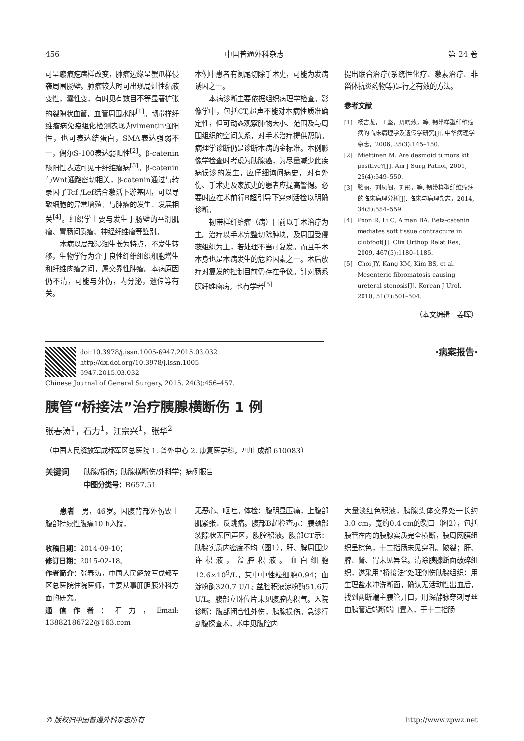456 中国普通外科杂志 第 24 卷
可呈瘢痕疙瘩样改变，肿瘤边缘呈蟹爪样侵袭周围肠壁。肿瘤较大时可出现局灶性黏液变性，囊性变，有时见有数目不等显著扩张的裂隙状血管，血管周围水肿<sup>[1]</sup>。韧带样纤维瘤病免疫组化检测表现为vimentin强阳性，也可表达结蛋白，SMA表达强弱不一，偶尔S-100表达弱阳性<sup>[2]</sup>。β-catenin核阳性表达可见于纤维瘤病<sup>[3]</sup>。β-catenin与Wnt通路密切相关，β-catenin通过与转录因子Tcf /Lef结合激活下游基因，可以导致细胞的异常增殖，与肿瘤的发生、发展相关<sup>[4]</sup>。组织学上要与发生于肠壁的平滑肌瘤、胃肠间质瘤、神经纤维瘤等鉴别。
本病以局部浸润生长为特点，不发生转移，生物学行为介于良性纤维组织细胞增生和纤维肉瘤之间，属交界性肿瘤。本病原因仍不清，可能与外伤，内分泌，遗传等有关。
本例中患者有阑尾切除手术史，可能为发病诱因之一。
本病诊断主要依据组织病理学检查。影像学中，包括CT,超声不能对本病性质准确定性，但可动态观察肿物大小、范围及与周围组织的空间关系，对手术治疗提供帮助。病理学诊断仍是诊断本病的金标准。本例影像学检查时考虑为胰腺癌，为尽量减少此疾病误诊的发生，应仔细询问病史，对有外伤、手术史及家族史的患者应提高警惕。必要时应在术前行B超引导下穿刺活检以明确诊断。
韧带样纤维瘤（病）目前以手术治疗为主。治疗以手术完整切除肿块，及周围受侵袭组织为主，若处理不当可复发。而且手术本身也是本病发生的危险因素之一。术后放疗对复发的控制目前仍存在争议。针对肠系膜纤维瘤病，也有学者<sup>[5]</sup>
提出联合治疗(系统性化疗、激素治疗、非甾体抗炎药物等)是行之有效的方法。
参考文献
[1] 杨吉龙，王坚，周晓燕，等. 韧带样型纤维瘤病的临床病理学及遗传学研究[J]. 中华病理学杂志，2006, 35(3):145–150.
[2] Miettinen M. Are desmoid tumors kit positive?[J]. Am J Surg Pathol, 2001, 25(4):549–550.
[3] 骆丽，刘凤阁，刘彤，等. 韧带样型纤维瘤病的临床病理分析[J]. 临床与病理杂志，2014, 34(5):554–559.
[4] Poon R, Li C, Alman BA. Beta-catenin mediates soft tissue contracture in clubfoot[J]. Clin Orthop Relat Res, 2009, 467(5):1180–1185.
[5] Choi JY, Kang KM, Kim BS, et al. Mesenteric fibromatosis causing ureteral stenosis[J]. Korean J Urol, 2010, 51(7):501–504.
（本文编辑　姜晖）
doi:10.3978/j.issn.1005-6947.2015.03.032
http://dx.doi.org/10.3978/j.issn.1005-6947.2015.03.032
Chinese Journal of General Surgery, 2015, 24(3):456–457.
·病案报告·
胰管“桥接法”治疗胰腺横断伤 1 例
张春涛<sup>1</sup>，石力<sup>1</sup>，江宗兴<sup>1</sup>，张华<sup>2</sup>
（中国人民解放军成都军区总医院 1. 普外中心 2. 康复医学科，四川 成都 610083）
关键词 胰腺/损伤；胰腺横断伤/外科学；病例报告
中图分类号：R657.51
患者　男，46岁。因腹背部外伤致上腹部持续性腹痛10 h入院，
收稿日期：2014-09-10；
修订日期：2015-02-18。
作者简介：张春涛，中国人民解放军成都军区总医院住院医师，主要从事肝胆胰外科方面的研究。
通信作者：石力，Email: 13882186722@163.com
无恶心、呕吐。体检：腹明显压痛，上腹部肌紧张、反跳痛。腹部B超检查示：胰颈部裂隙状无回声区，腹腔积液。腹部CT示：胰腺实质内密度不均（图1），肝、脾周围少许积液，盆腔积液。血白细胞12.6×10<sup>9</sup>/L，其中中性粒细胞0.94；血淀粉酶320.7 U/L; 盆腔积液淀粉酶51.6万U/L。腹部立卧位片未见腹腔内积气。入院诊断：腹部闭合性外伤，胰腺损伤。急诊行剖腹探查术，术中见腹腔内
大量淡红色积液，胰腺头体交界处一长约3.0 cm，宽约0.4 cm的裂口（图2），包括胰管在内的胰腺实质完全横断，胰周网膜组织呈棕色，十二指肠未见穿孔、破裂；肝、脾、肾、胃未见异常。清除胰腺断面破碎组织，遂采用“桥接法”处理创伤胰腺组织：用生理盐水冲洗断面，确认无活动性出血后，找到两断端主胰管开口，用深静脉穿刺导丝由胰管近端断端口置入，于十二指肠
© 版权归中国普通外科杂志所有 http://www.zpwz.net